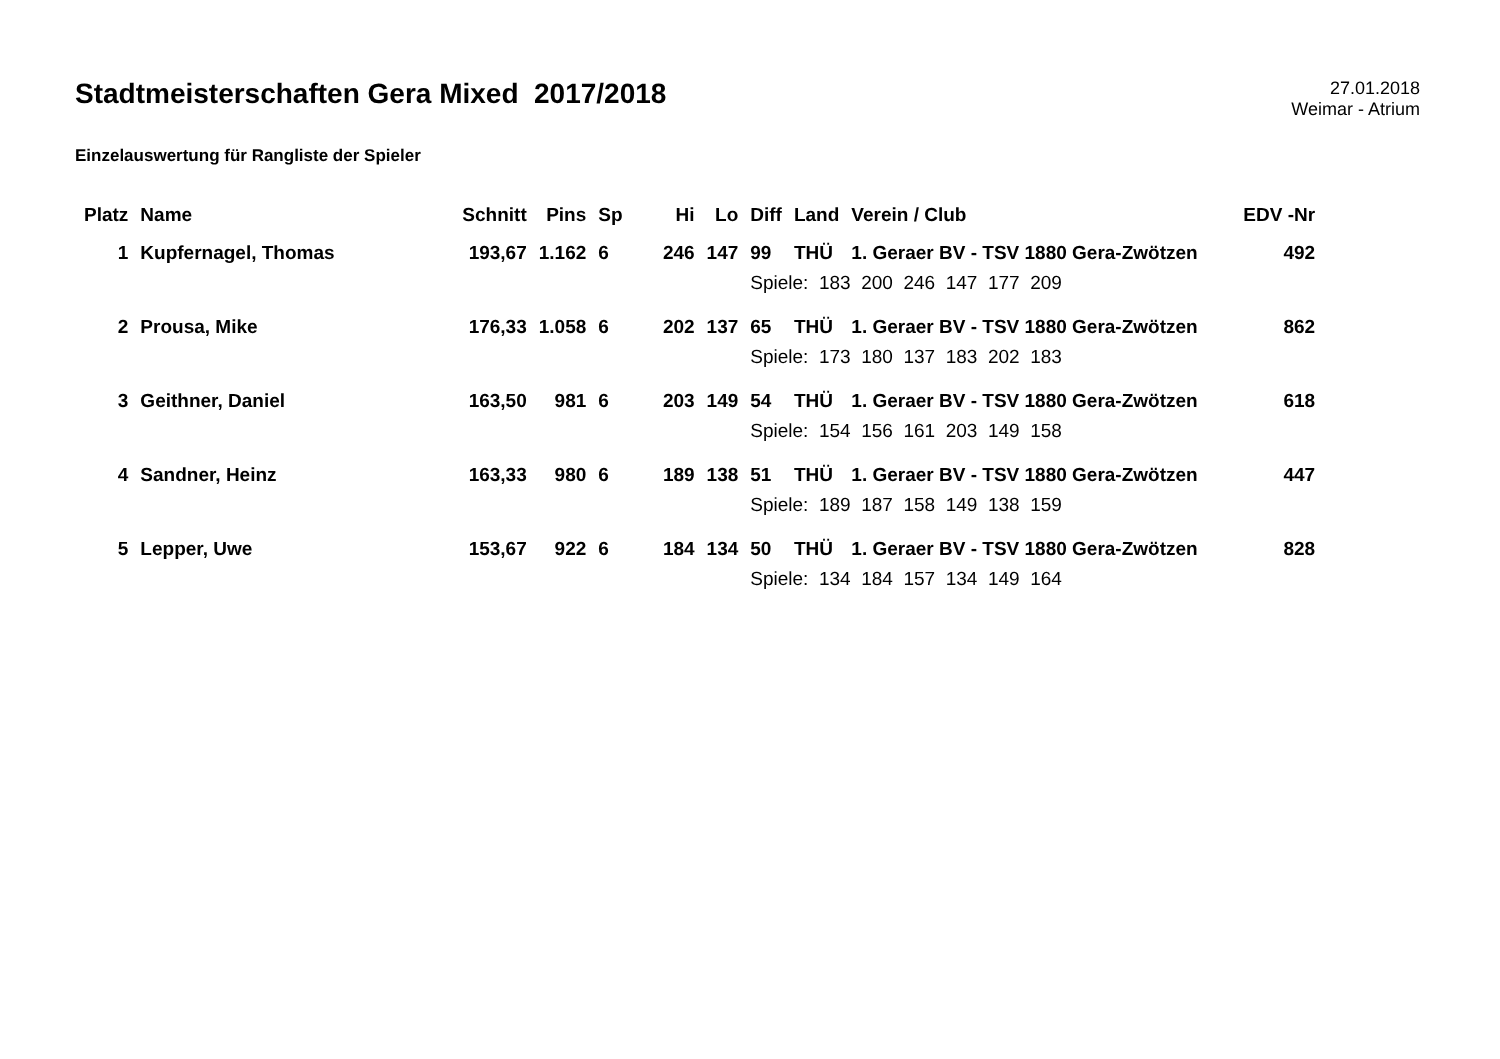Stadtmeisterschaften Gera Mixed 2017/2018
27.01.2018
Weimar - Atrium
Einzelauswertung für Rangliste der Spieler
| Platz | Name | Schnitt | Pins | Sp | Hi | Lo | Diff | Land | Verein / Club | EDV -Nr |
| --- | --- | --- | --- | --- | --- | --- | --- | --- | --- | --- |
| 1 | Kupfernagel, Thomas | 193,67 | 1.162 | 6 | 246 | 147 | 99 | THÜ | 1. Geraer BV - TSV 1880 Gera-Zwötzen | 492 |
| | | | | | | | Spiele: 183 200 246 147 177 209 | | | |
| 2 | Prousa, Mike | 176,33 | 1.058 | 6 | 202 | 137 | 65 | THÜ | 1. Geraer BV - TSV 1880 Gera-Zwötzen | 862 |
| | | | | | | | Spiele: 173 180 137 183 202 183 | | | |
| 3 | Geithner, Daniel | 163,50 | 981 | 6 | 203 | 149 | 54 | THÜ | 1. Geraer BV - TSV 1880 Gera-Zwötzen | 618 |
| | | | | | | | Spiele: 154 156 161 203 149 158 | | | |
| 4 | Sandner, Heinz | 163,33 | 980 | 6 | 189 | 138 | 51 | THÜ | 1. Geraer BV - TSV 1880 Gera-Zwötzen | 447 |
| | | | | | | | Spiele: 189 187 158 149 138 159 | | | |
| 5 | Lepper, Uwe | 153,67 | 922 | 6 | 184 | 134 | 50 | THÜ | 1. Geraer BV - TSV 1880 Gera-Zwötzen | 828 |
| | | | | | | | Spiele: 134 184 157 134 149 164 | | | |